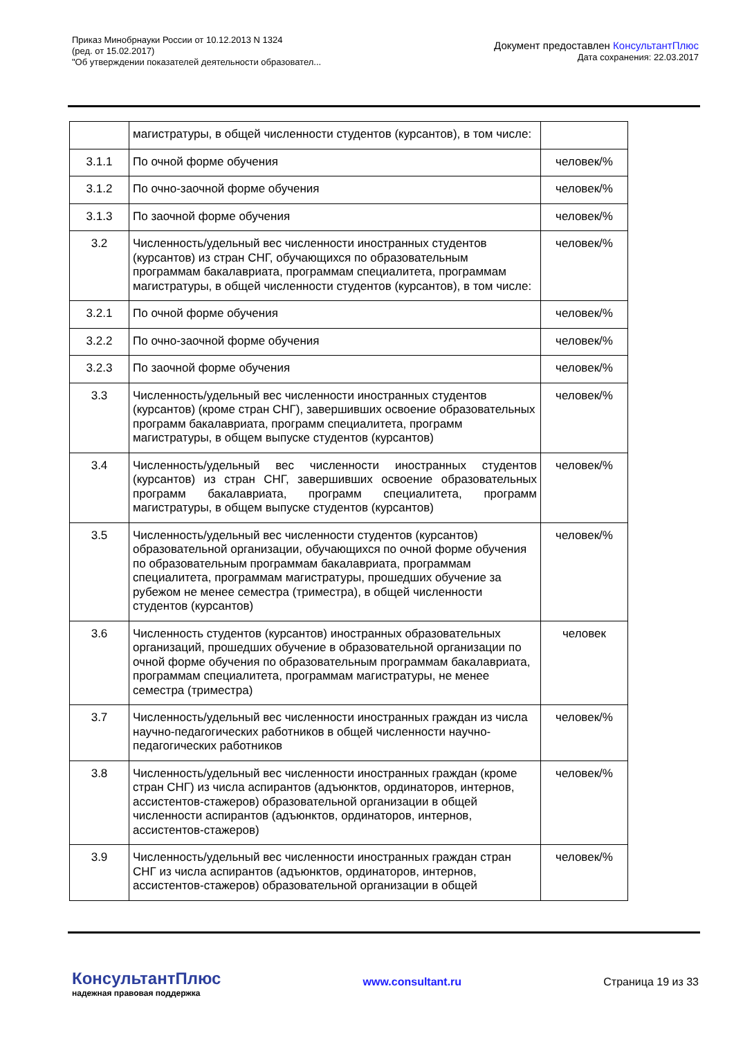Приказ Минобрнауки России от 10.12.2013 N 1324
(ред. от 15.02.2017)
"Об утверждении показателей деятельности образовател...
Документ предоставлен КонсультантПлюс
Дата сохранения: 22.03.2017
| | магистратуры, в общей численности студентов (курсантов), в том числе: | |
| 3.1.1 | По очной форме обучения | человек/% |
| 3.1.2 | По очно-заочной форме обучения | человек/% |
| 3.1.3 | По заочной форме обучения | человек/% |
| 3.2 | Численность/удельный вес численности иностранных студентов (курсантов) из стран СНГ, обучающихся по образовательным программам бакалавриата, программам специалитета, программам магистратуры, в общей численности студентов (курсантов), в том числе: | человек/% |
| 3.2.1 | По очной форме обучения | человек/% |
| 3.2.2 | По очно-заочной форме обучения | человек/% |
| 3.2.3 | По заочной форме обучения | человек/% |
| 3.3 | Численность/удельный вес численности иностранных студентов (курсантов) (кроме стран СНГ), завершивших освоение образовательных программ бакалавриата, программ специалитета, программ магистратуры, в общем выпуске студентов (курсантов) | человек/% |
| 3.4 | Численность/удельный вес численности иностранных студентов (курсантов) из стран СНГ, завершивших освоение образовательных программ бакалавриата, программ специалитета, программ магистратуры, в общем выпуске студентов (курсантов) | человек/% |
| 3.5 | Численность/удельный вес численности студентов (курсантов) образовательной организации, обучающихся по очной форме обучения по образовательным программам бакалавриата, программам специалитета, программам магистратуры, прошедших обучение за рубежом не менее семестра (триместра), в общей численности студентов (курсантов) | человек/% |
| 3.6 | Численность студентов (курсантов) иностранных образовательных организаций, прошедших обучение в образовательной организации по очной форме обучения по образовательным программам бакалавриата, программам специалитета, программам магистратуры, не менее семестра (триместра) | человек |
| 3.7 | Численность/удельный вес численности иностранных граждан из числа научно-педагогических работников в общей численности научно-педагогических работников | человек/% |
| 3.8 | Численность/удельный вес численности иностранных граждан (кроме стран СНГ) из числа аспирантов (адъюнктов, ординаторов, интернов, ассистентов-стажеров) образовательной организации в общей численности аспирантов (адъюнктов, ординаторов, интернов, ассистентов-стажеров) | человек/% |
| 3.9 | Численность/удельный вес численности иностранных граждан стран СНГ из числа аспирантов (адъюнктов, ординаторов, интернов, ассистентов-стажеров) образовательной организации в общей | человек/% |
КонсультантПлюс
надежная правовая поддержка
www.consultant.ru Страница 19 из 33